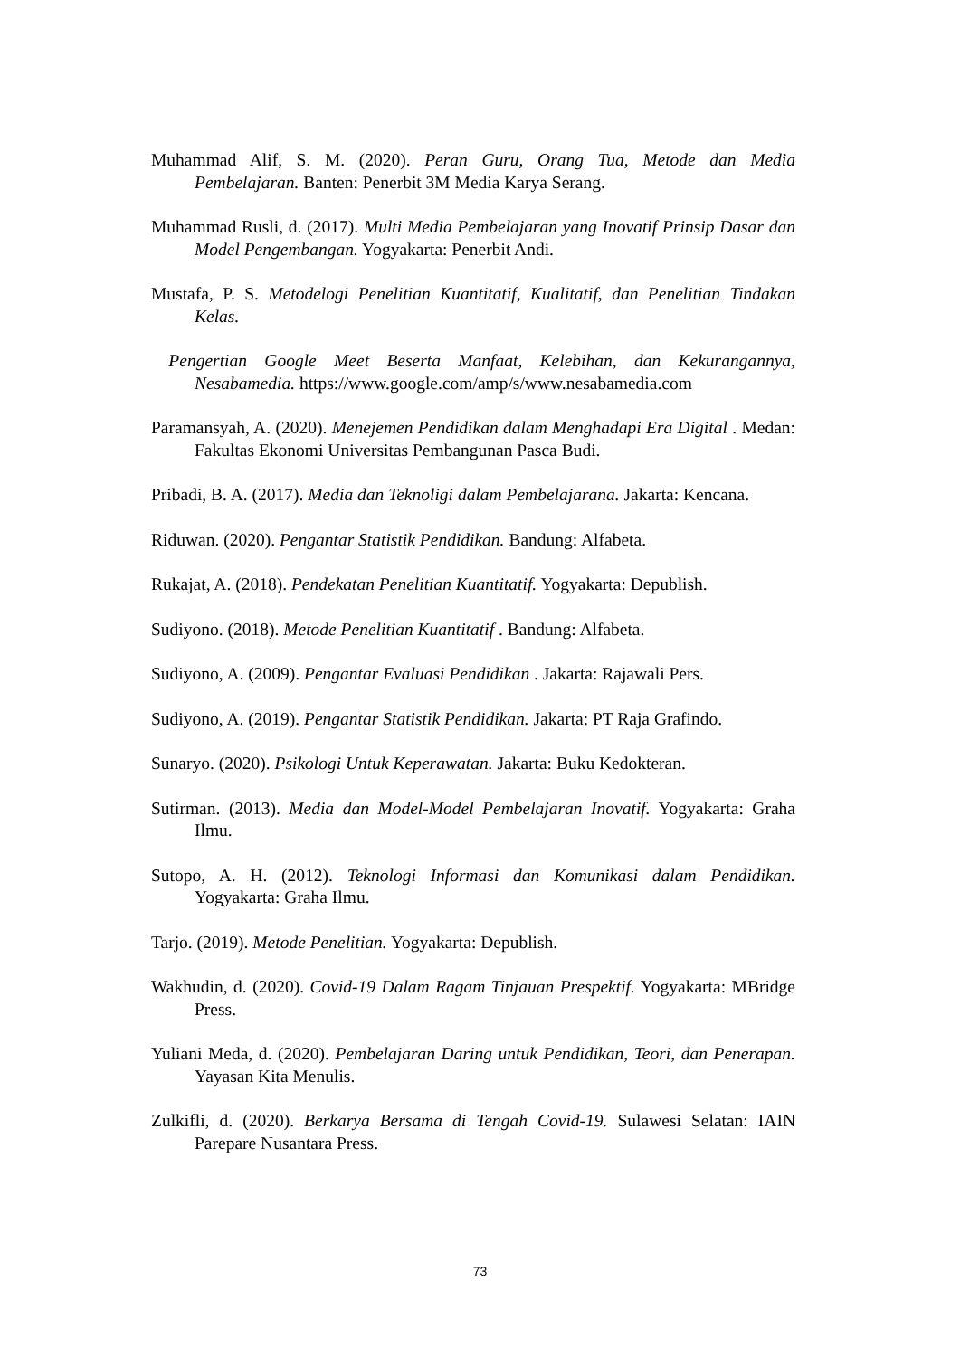Muhammad Alif, S. M. (2020). Peran Guru, Orang Tua, Metode dan Media Pembelajaran. Banten: Penerbit 3M Media Karya Serang.
Muhammad Rusli, d. (2017). Multi Media Pembelajaran yang Inovatif Prinsip Dasar dan Model Pengembangan. Yogyakarta: Penerbit Andi.
Mustafa, P. S. Metodelogi Penelitian Kuantitatif, Kualitatif, dan Penelitian Tindakan Kelas.
Pengertian Google Meet Beserta Manfaat, Kelebihan, dan Kekurangannya, Nesabamedia. https://www.google.com/amp/s/www.nesabamedia.com
Paramansyah, A. (2020). Menejemen Pendidikan dalam Menghadapi Era Digital . Medan: Fakultas Ekonomi Universitas Pembangunan Pasca Budi.
Pribadi, B. A. (2017). Media dan Teknoligi dalam Pembelajarana. Jakarta: Kencana.
Riduwan. (2020). Pengantar Statistik Pendidikan. Bandung: Alfabeta.
Rukajat, A. (2018). Pendekatan Penelitian Kuantitatif. Yogyakarta: Depublish.
Sudiyono. (2018). Metode Penelitian Kuantitatif . Bandung: Alfabeta.
Sudiyono, A. (2009). Pengantar Evaluasi Pendidikan . Jakarta: Rajawali Pers.
Sudiyono, A. (2019). Pengantar Statistik Pendidikan. Jakarta: PT Raja Grafindo.
Sunaryo. (2020). Psikologi Untuk Keperawatan. Jakarta: Buku Kedokteran.
Sutirman. (2013). Media dan Model-Model Pembelajaran Inovatif. Yogyakarta: Graha Ilmu.
Sutopo, A. H. (2012). Teknologi Informasi dan Komunikasi dalam Pendidikan. Yogyakarta: Graha Ilmu.
Tarjo. (2019). Metode Penelitian. Yogyakarta: Depublish.
Wakhudin, d. (2020). Covid-19 Dalam Ragam Tinjauan Prespektif. Yogyakarta: MBridge Press.
Yuliani Meda, d. (2020). Pembelajaran Daring untuk Pendidikan, Teori, dan Penerapan. Yayasan Kita Menulis.
Zulkifli, d. (2020). Berkarya Bersama di Tengah Covid-19. Sulawesi Selatan: IAIN Parepare Nusantara Press.
73